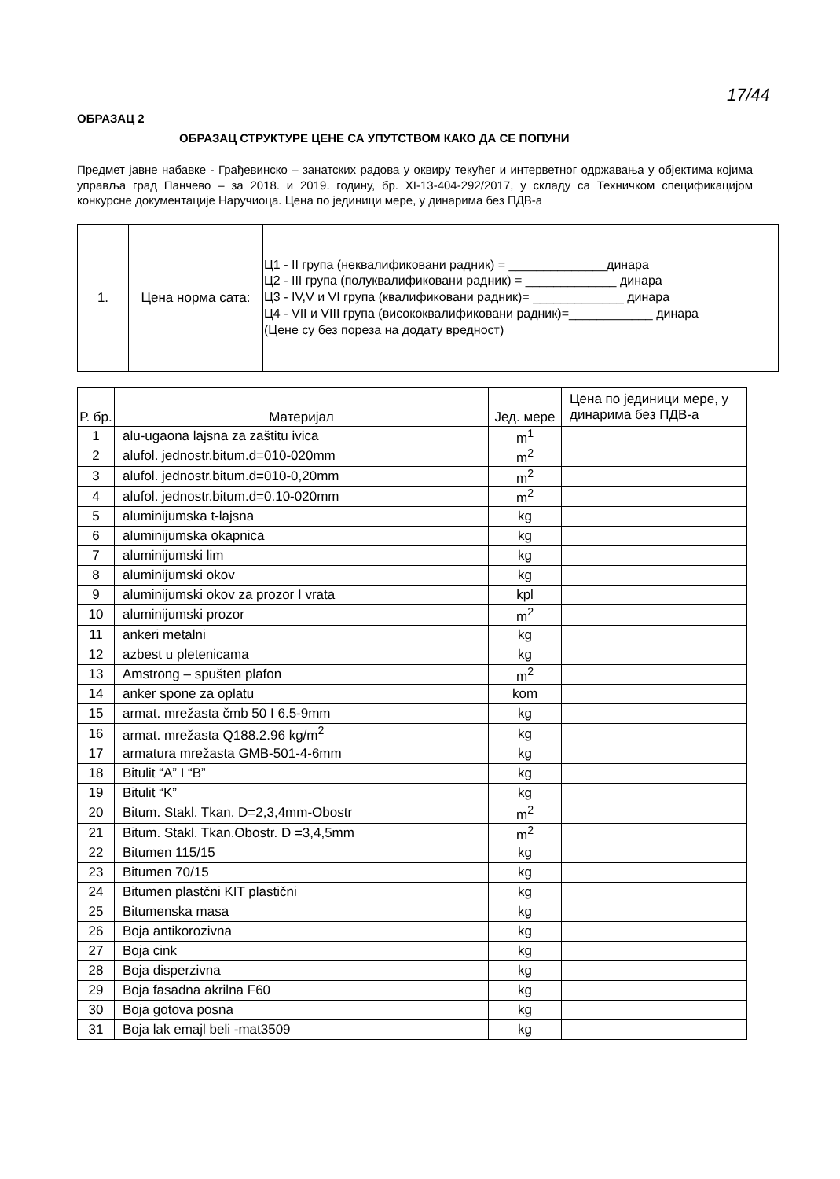17/44
ОБРАЗАЦ 2
ОБРАЗАЦ СТРУКТУРЕ ЦЕНЕ СА УПУТСТВОМ КАКО ДА СЕ ПОПУНИ
Предмет јавне набавке - Грађевинско – занатских радова у оквиру текућег и интерветног одржавања у објектима којима управља град Панчево – за 2018. и 2019. годину, бр. XI-13-404-292/2017, у складу са Техничком спецификацијом конкурсне документације Наручиоца. Цена по јединици мере, у динарима без ПДВ-а
| 1. | Цена норма сата: | Ц1 - II група (неквалификовани радник) = ______________динара Ц2 - III група (полуквалификовани радник) = _____________ динара Ц3 - IV,V и VI група (квалификовани радник)= _____________ динара Ц4 - VII и VIII група (висококвалификовани радник)=____________ динара (Цене су без пореза на додату вредност) |
| Р. бр. | Материјал | Јед. мере | Цена по јединици мере, у динарима без ПДВ-а |
| --- | --- | --- | --- |
| 1 | alu-ugaona lajsna za zaštitu ivica | m<sup>1</sup> | |
| 2 | alufol. jednostr.bitum.d=010-020mm | m<sup>2</sup> | |
| 3 | alufol. jednostr.bitum.d=010-0,20mm | m<sup>2</sup> | |
| 4 | alufol. jednostr.bitum.d=0.10-020mm | m<sup>2</sup> | |
| 5 | aluminijumska t-lajsna | kg | |
| 6 | aluminijumska okapnica | kg | |
| 7 | aluminijumski lim | kg | |
| 8 | aluminijumski okov | kg | |
| 9 | aluminijumski okov za prozor I vrata | kpl | |
| 10 | aluminijumski prozor | m<sup>2</sup> | |
| 11 | ankeri metalni | kg | |
| 12 | azbest u pletenicama | kg | |
| 13 | Amstrong – spušten plafon | m<sup>2</sup> | |
| 14 | anker spone za oplatu | kom | |
| 15 | armat. mrežasta čmb 50 I 6.5-9mm | kg | |
| 16 | armat. mrežasta Q188.2.96 kg/m<sup>2</sup> | kg | |
| 17 | armatura mrežasta GMB-501-4-6mm | kg | |
| 18 | Bitulit “A” I “B” | kg | |
| 19 | Bitulit “K” | kg | |
| 20 | Bitum. Stakl. Tkan. D=2,3,4mm-Obostr | m<sup>2</sup> | |
| 21 | Bitum. Stakl. Tkan.Obostr. D =3,4,5mm | m<sup>2</sup> | |
| 22 | Bitumen 115/15 | kg | |
| 23 | Bitumen 70/15 | kg | |
| 24 | Bitumen plastčni KIT plastični | kg | |
| 25 | Bitumenska masa | kg | |
| 26 | Boja antikorozivna | kg | |
| 27 | Boja cink | kg | |
| 28 | Boja disperzivna | kg | |
| 29 | Boja fasadna akrilna F60 | kg | |
| 30 | Boja gotova posna | kg | |
| 31 | Boja lak emajl beli -mat3509 | kg | |